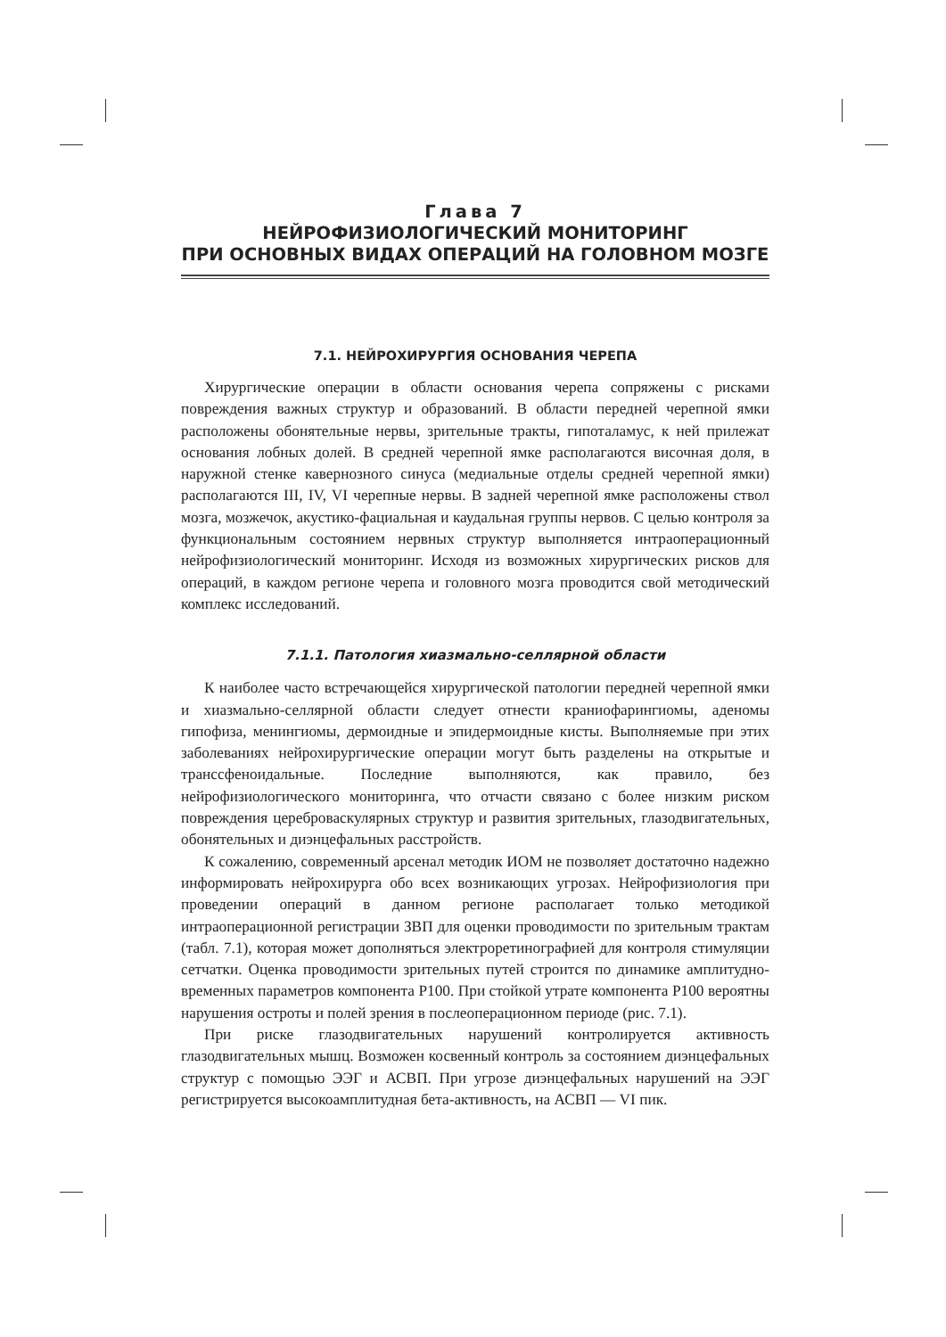Глава 7
НЕЙРОФИЗИОЛОГИЧЕСКИЙ МОНИТОРИНГ
ПРИ ОСНОВНЫХ ВИДАХ ОПЕРАЦИЙ НА ГОЛОВНОМ МОЗГЕ
7.1. НЕЙРОХИРУРГИЯ ОСНОВАНИЯ ЧЕРЕПА
Хирургические операции в области основания черепа сопряжены с рисками повреждения важных структур и образований. В области передней черепной ямки расположены обонятельные нервы, зрительные тракты, гипоталамус, к ней прилежат основания лобных долей. В средней черепной ямке располагаются височная доля, в наружной стенке кавернозного синуса (медиальные отделы средней черепной ямки) располагаются III, IV, VI черепные нервы. В задней черепной ямке расположены ствол мозга, мозжечок, акустико-фациальная и каудальная группы нервов. С целью контроля за функциональным состоянием нервных структур выполняется интраоперационный нейрофизиологический мониторинг. Исходя из возможных хирургических рисков для операций, в каждом регионе черепа и головного мозга проводится свой методический комплекс исследований.
7.1.1. Патология хиазмально-селлярной области
К наиболее часто встречающейся хирургической патологии передней черепной ямки и хиазмально-селлярной области следует отнести краниофарингиомы, аденомы гипофиза, менингиомы, дермоидные и эпидермоидные кисты. Выполняемые при этих заболеваниях нейрохирургические операции могут быть разделены на открытые и транссфеноидальные. Последние выполняются, как правило, без нейрофизиологического мониторинга, что отчасти связано с более низким риском повреждения цереброваскулярных структур и развития зрительных, глазодвигательных, обонятельных и диэнцефальных расстройств.
К сожалению, современный арсенал методик ИОМ не позволяет достаточно надежно информировать нейрохирурга обо всех возникающих угрозах. Нейрофизиология при проведении операций в данном регионе располагает только методикой интраоперационной регистрации ЗВП для оценки проводимости по зрительным трактам (табл. 7.1), которая может дополняться электроретинографией для контроля стимуляции сетчатки. Оценка проводимости зрительных путей строится по динамике амплитудно-временных параметров компонента P100. При стойкой утрате компонента P100 вероятны нарушения остроты и полей зрения в послеоперационном периоде (рис. 7.1).
При риске глазодвигательных нарушений контролируется активность глазодвигательных мышц. Возможен косвенный контроль за состоянием диэнцефальных структур с помощью ЭЭГ и АСВП. При угрозе диэнцефальных нарушений на ЭЭГ регистрируется высокоамплитудная бета-активность, на АСВП — VI пик.